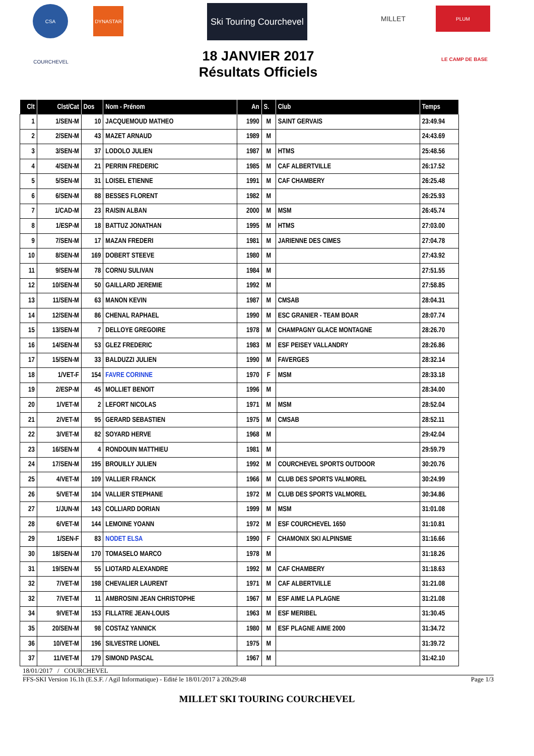CSA DYNASTAR
Ski Touring Courchevel
MILLET PLUM
COURCHEVEL
LE CAMP DE BASE
18 JANVIER 2017
Résultats Officiels
| Clt | Clst/Cat | Dos | Nom - Prénom | An | S. | Club | Temps |
| --- | --- | --- | --- | --- | --- | --- | --- |
| 1 | 1/SEN-M | 10 | JACQUEMOUD MATHEO | 1990 | M | SAINT GERVAIS | 23:49.94 |
| 2 | 2/SEN-M | 43 | MAZET ARNAUD | 1989 | M | | 24:43.69 |
| 3 | 3/SEN-M | 37 | LODOLO JULIEN | 1987 | M | HTMS | 25:48.56 |
| 4 | 4/SEN-M | 21 | PERRIN FREDERIC | 1985 | M | CAF ALBERTVILLE | 26:17.52 |
| 5 | 5/SEN-M | 31 | LOISEL ETIENNE | 1991 | M | CAF CHAMBERY | 26:25.48 |
| 6 | 6/SEN-M | 88 | BESSES FLORENT | 1982 | M | | 26:25.93 |
| 7 | 1/CAD-M | 23 | RAISIN ALBAN | 2000 | M | MSM | 26:45.74 |
| 8 | 1/ESP-M | 18 | BATTUZ JONATHAN | 1995 | M | HTMS | 27:03.00 |
| 9 | 7/SEN-M | 17 | MAZAN FREDERI | 1981 | M | JARIENNE DES CIMES | 27:04.78 |
| 10 | 8/SEN-M | 169 | DOBERT STEEVE | 1980 | M | | 27:43.92 |
| 11 | 9/SEN-M | 78 | CORNU SULIVAN | 1984 | M | | 27:51.55 |
| 12 | 10/SEN-M | 50 | GAILLARD JEREMIE | 1992 | M | | 27:58.85 |
| 13 | 11/SEN-M | 63 | MANON KEVIN | 1987 | M | CMSAB | 28:04.31 |
| 14 | 12/SEN-M | 86 | CHENAL RAPHAEL | 1990 | M | ESC GRANIER - TEAM BOAR | 28:07.74 |
| 15 | 13/SEN-M | 7 | DELLOYE GREGOIRE | 1978 | M | CHAMPAGNY GLACE MONTAGNE | 28:26.70 |
| 16 | 14/SEN-M | 53 | GLEZ FREDERIC | 1983 | M | ESF PEISEY VALLANDRY | 28:26.86 |
| 17 | 15/SEN-M | 33 | BALDUZZI JULIEN | 1990 | M | FAVERGES | 28:32.14 |
| 18 | 1/VET-F | 154 | FAVRE CORINNE | 1970 | F | MSM | 28:33.18 |
| 19 | 2/ESP-M | 45 | MOLLIET BENOIT | 1996 | M | | 28:34.00 |
| 20 | 1/VET-M | 2 | LEFORT NICOLAS | 1971 | M | MSM | 28:52.04 |
| 21 | 2/VET-M | 95 | GERARD SEBASTIEN | 1975 | M | CMSAB | 28:52.11 |
| 22 | 3/VET-M | 82 | SOYARD HERVE | 1968 | M | | 29:42.04 |
| 23 | 16/SEN-M | 4 | RONDOUIN MATTHIEU | 1981 | M | | 29:59.79 |
| 24 | 17/SEN-M | 195 | BROUILLY JULIEN | 1992 | M | COURCHEVEL SPORTS OUTDOOR | 30:20.76 |
| 25 | 4/VET-M | 109 | VALLIER FRANCK | 1966 | M | CLUB DES SPORTS VALMOREL | 30:24.99 |
| 26 | 5/VET-M | 104 | VALLIER STEPHANE | 1972 | M | CLUB DES SPORTS VALMOREL | 30:34.86 |
| 27 | 1/JUN-M | 143 | COLLIARD DORIAN | 1999 | M | MSM | 31:01.08 |
| 28 | 6/VET-M | 144 | LEMOINE YOANN | 1972 | M | ESF COURCHEVEL 1650 | 31:10.81 |
| 29 | 1/SEN-F | 83 | NODET ELSA | 1990 | F | CHAMONIX SKI ALPINSME | 31:16.66 |
| 30 | 18/SEN-M | 170 | TOMASELO MARCO | 1978 | M | | 31:18.26 |
| 31 | 19/SEN-M | 55 | LIOTARD ALEXANDRE | 1992 | M | CAF CHAMBERY | 31:18.63 |
| 32 | 7/VET-M | 198 | CHEVALIER LAURENT | 1971 | M | CAF ALBERTVILLE | 31:21.08 |
| 32 | 7/VET-M | 11 | AMBROSINI JEAN CHRISTOPHE | 1967 | M | ESF AIME LA PLAGNE | 31:21.08 |
| 34 | 9/VET-M | 153 | FILLATRE JEAN-LOUIS | 1963 | M | ESF MERIBEL | 31:30.45 |
| 35 | 20/SEN-M | 98 | COSTAZ YANNICK | 1980 | M | ESF PLAGNE AIME 2000 | 31:34.72 |
| 36 | 10/VET-M | 196 | SILVESTRE LIONEL | 1975 | M | | 31:39.72 |
| 37 | 11/VET-M | 179 | SIMOND PASCAL | 1967 | M | | 31:42.10 |
18/01/2017 / COURCHEVEL
FFS-SKI Version 16.1h (E.S.F. / Agil Informatique) - Edité le 18/01/2017 à 20h29:48 Page 1/3
MILLET SKI TOURING COURCHEVEL